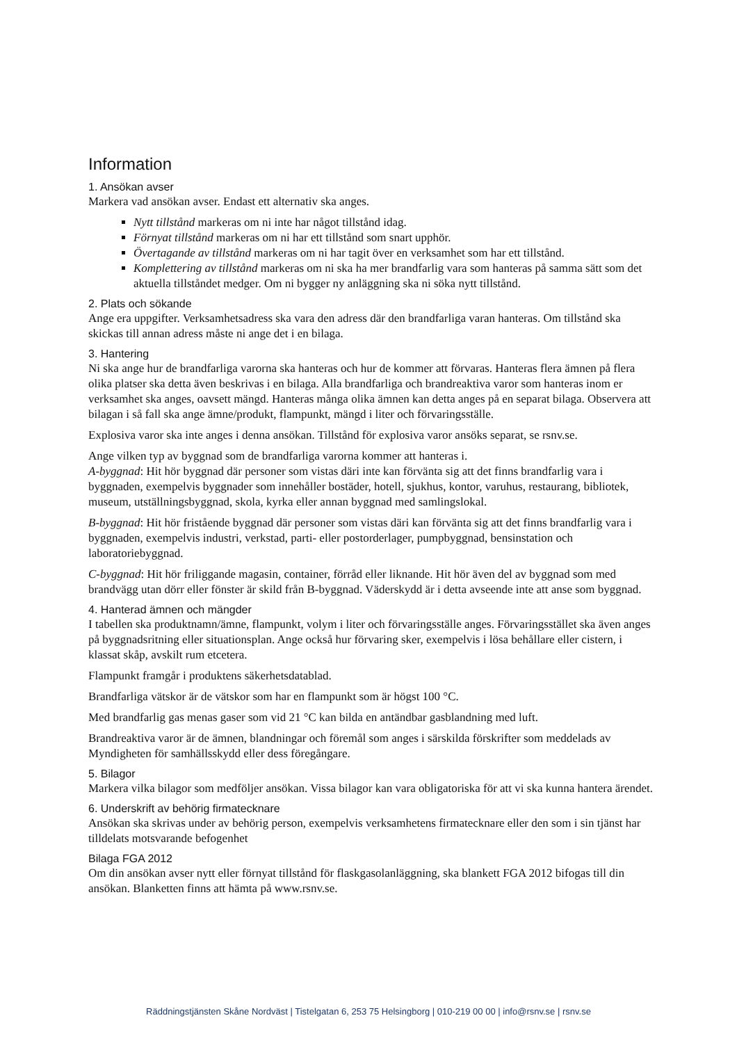Information
1. Ansökan avser
Markera vad ansökan avser. Endast ett alternativ ska anges.
Nytt tillstånd markeras om ni inte har något tillstånd idag.
Förnyat tillstånd markeras om ni har ett tillstånd som snart upphör.
Övertagande av tillstånd markeras om ni har tagit över en verksamhet som har ett tillstånd.
Komplettering av tillstånd markeras om ni ska ha mer brandfarlig vara som hanteras på samma sätt som det aktuella tillståndet medger. Om ni bygger ny anläggning ska ni söka nytt tillstånd.
2. Plats och sökande
Ange era uppgifter. Verksamhetsadress ska vara den adress där den brandfarliga varan hanteras. Om tillstånd ska skickas till annan adress måste ni ange det i en bilaga.
3. Hantering
Ni ska ange hur de brandfarliga varorna ska hanteras och hur de kommer att förvaras. Hanteras flera ämnen på flera olika platser ska detta även beskrivas i en bilaga. Alla brandfarliga och brandreaktiva varor som hanteras inom er verksamhet ska anges, oavsett mängd. Hanteras många olika ämnen kan detta anges på en separat bilaga. Observera att bilagan i så fall ska ange ämne/produkt, flampunkt, mängd i liter och förvaringsställe.
Explosiva varor ska inte anges i denna ansökan. Tillstånd för explosiva varor ansöks separat, se rsnv.se.
Ange vilken typ av byggnad som de brandfarliga varorna kommer att hanteras i.
A-byggnad: Hit hör byggnad där personer som vistas däri inte kan förvänta sig att det finns brandfarlig vara i byggnaden, exempelvis byggnader som innehåller bostäder, hotell, sjukhus, kontor, varuhus, restaurang, bibliotek, museum, utställningsbyggnad, skola, kyrka eller annan byggnad med samlingslokal.
B-byggnad: Hit hör fristående byggnad där personer som vistas däri kan förvänta sig att det finns brandfarlig vara i byggnaden, exempelvis industri, verkstad, parti- eller postorderlager, pumpbyggnad, bensinstation och laboratoriebyggnad.
C-byggnad: Hit hör friliggande magasin, container, förråd eller liknande. Hit hör även del av byggnad som med brandvägg utan dörr eller fönster är skild från B-byggnad. Väderskydd är i detta avseende inte att anse som byggnad.
4. Hanterad ämnen och mängder
I tabellen ska produktnamn/ämne, flampunkt, volym i liter och förvaringsställe anges. Förvaringsstället ska även anges på byggnadsritning eller situationsplan. Ange också hur förvaring sker, exempelvis i lösa behållare eller cistern, i klassat skåp, avskilt rum etcetera.
Flampunkt framgår i produktens säkerhetsdatablad.
Brandfarliga vätskor är de vätskor som har en flampunkt som är högst 100 °C.
Med brandfarlig gas menas gaser som vid 21 °C kan bilda en antändbar gasblandning med luft.
Brandreaktiva varor är de ämnen, blandningar och föremål som anges i särskilda förskrifter som meddelads av Myndigheten för samhällsskydd eller dess föregångare.
5. Bilagor
Markera vilka bilagor som medföljer ansökan. Vissa bilagor kan vara obligatoriska för att vi ska kunna hantera ärendet.
6. Underskrift av behörig firmatecknare
Ansökan ska skrivas under av behörig person, exempelvis verksamhetens firmatecknare eller den som i sin tjänst har tilldelats motsvarande befogenhet
Bilaga FGA 2012
Om din ansökan avser nytt eller förnyat tillstånd för flaskgasolanläggning, ska blankett FGA 2012 bifogas till din ansökan. Blanketten finns att hämta på www.rsnv.se.
Räddningstjänsten Skåne Nordväst | Tistelgatan 6, 253 75 Helsingborg | 010-219 00 00 | info@rsnv.se | rsnv.se